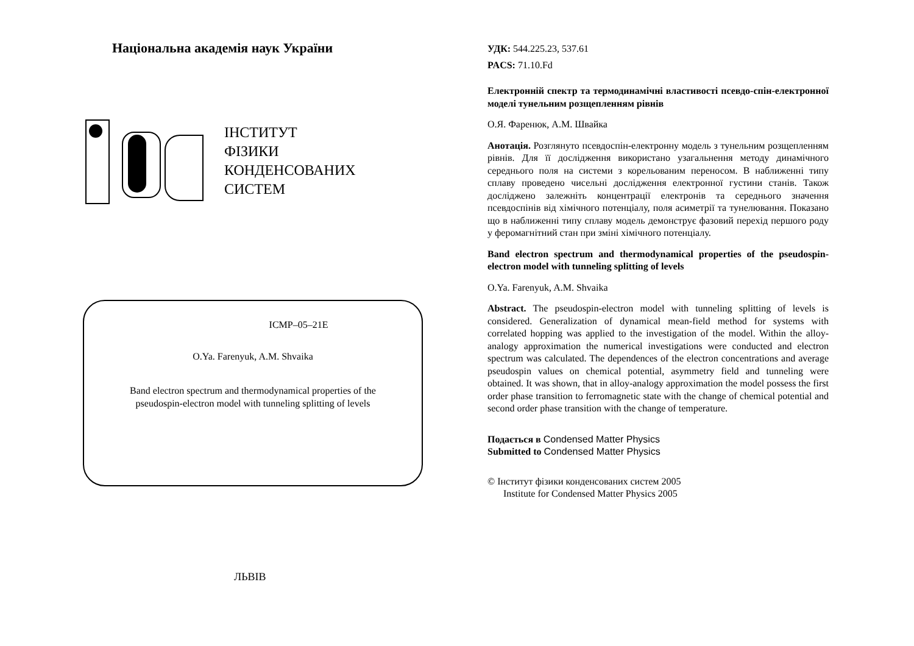Національна академія наук України
ІНСТИТУТ
ФІЗИКИ
КОНДЕНСОВАНИХ
СИСТЕМ
ICMP–05–21E
O.Ya. Farenyuk, A.M. Shvaika
Band electron spectrum and thermodynamical properties of the
pseudospin-electron model with tunneling splitting of levels
ЛЬВІВ
УДК: 544.225.23, 537.61
PACS: 71.10.Fd
Електронній спектр та термодинамічні властивості псевдо-спін-електронної моделі тунельним розщепленням рівнів
О.Я. Фаренюк, А.М. Швайка
Анотація. Розглянуто псевдоспін-електронну модель з тунельним розщепленням рівнів. Для її дослідження використано узагальнення методу динамічного середнього поля на системи з корельованим переносом. В наближенні типу сплаву проведено чисельні дослідження електронної густини станів. Також досліджено залежніть концентрації електронів та середнього значення псевдоспінів від хімічного потенціалу, поля асиметрії та тунелювання. Показано що в наближенні типу сплаву модель демонструє фазовий перехід першого роду у феромагнітний стан при зміні хімічного потенціалу.
Band electron spectrum and thermodynamical properties of the pseudospin-electron model with tunneling splitting of levels
O.Ya. Farenyuk, A.M. Shvaika
Abstract. The pseudospin-electron model with tunneling splitting of levels is considered. Generalization of dynamical mean-field method for systems with correlated hopping was applied to the investigation of the model. Within the alloy-analogy approximation the numerical investigations were conducted and electron spectrum was calculated. The dependences of the electron concentrations and average pseudospin values on chemical potential, asymmetry field and tunneling were obtained. It was shown, that in alloy-analogy approximation the model possess the first order phase transition to ferromagnetic state with the change of chemical potential and second order phase transition with the change of temperature.
Подається в Condensed Matter Physics
Submitted to Condensed Matter Physics
© Інститут фізики конденсованих систем 2005
Institute for Condensed Matter Physics 2005